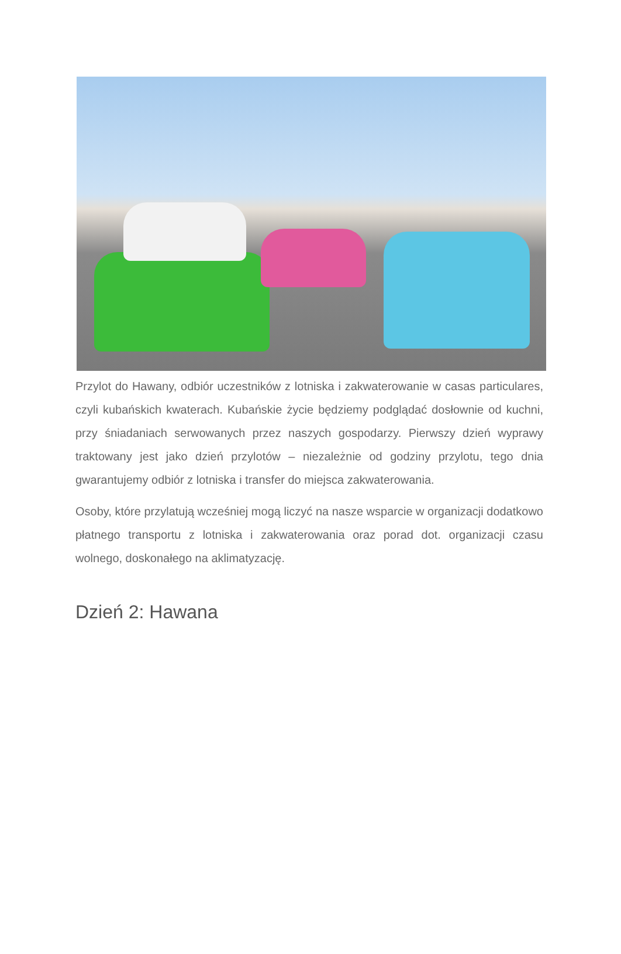Przylot do Hawany, odbiór uczestników z lotniska i zakwaterowanie w casas particulares, czyli kubańskich kwaterach. Kubańskie życie będziemy podglądać dosłownie od kuchni, przy śniadaniach serwowanych przez naszych gospodarzy. Pierwszy dzień wyprawy traktowany jest jako dzień przylotów – niezależnie od godziny przylotu, tego dnia gwarantujemy odbiór z lotniska i transfer do miejsca zakwaterowania.
Osoby, które przylatują wcześniej mogą liczyć na nasze wsparcie w organizacji dodatkowo płatnego transportu z lotniska i zakwaterowania oraz porad dot. organizacji czasu wolnego, doskonałego na aklimatyzację.
Dzień 2: Hawana